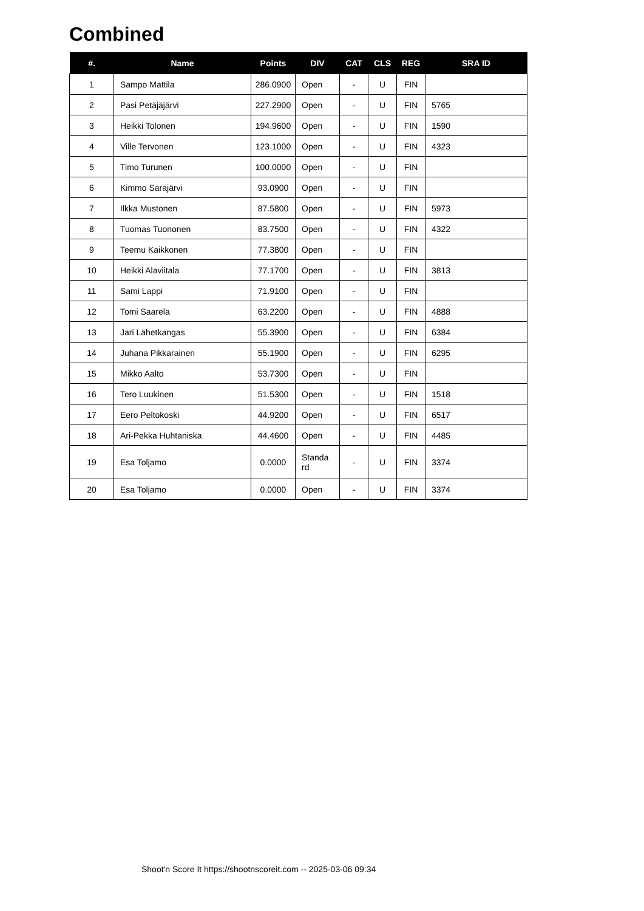Combined
| #. | Name | Points | DIV | CAT | CLS | REG | SRA ID |
| --- | --- | --- | --- | --- | --- | --- | --- |
| 1 | Sampo Mattila | 286.0900 | Open | - | U | FIN | |
| 2 | Pasi Petäjäjärvi | 227.2900 | Open | - | U | FIN | 5765 |
| 3 | Heikki Tolonen | 194.9600 | Open | - | U | FIN | 1590 |
| 4 | Ville Tervonen | 123.1000 | Open | - | U | FIN | 4323 |
| 5 | Timo Turunen | 100.0000 | Open | - | U | FIN | |
| 6 | Kimmo Sarajärvi | 93.0900 | Open | - | U | FIN | |
| 7 | Ilkka Mustonen | 87.5800 | Open | - | U | FIN | 5973 |
| 8 | Tuomas Tuononen | 83.7500 | Open | - | U | FIN | 4322 |
| 9 | Teemu Kaikkonen | 77.3800 | Open | - | U | FIN | |
| 10 | Heikki Alaviitala | 77.1700 | Open | - | U | FIN | 3813 |
| 11 | Sami Lappi | 71.9100 | Open | - | U | FIN | |
| 12 | Tomi Saarela | 63.2200 | Open | - | U | FIN | 4888 |
| 13 | Jari Lähetkangas | 55.3900 | Open | - | U | FIN | 6384 |
| 14 | Juhana Pikkarainen | 55.1900 | Open | - | U | FIN | 6295 |
| 15 | Mikko Aalto | 53.7300 | Open | - | U | FIN | |
| 16 | Tero Luukinen | 51.5300 | Open | - | U | FIN | 1518 |
| 17 | Eero Peltokoski | 44.9200 | Open | - | U | FIN | 6517 |
| 18 | Ari-Pekka Huhtaniska | 44.4600 | Open | - | U | FIN | 4485 |
| 19 | Esa Toljamo | 0.0000 | Standa rd | - | U | FIN | 3374 |
| 20 | Esa Toljamo | 0.0000 | Open | - | U | FIN | 3374 |
Shoot'n Score It https://shootnscoreit.com -- 2025-03-06 09:34